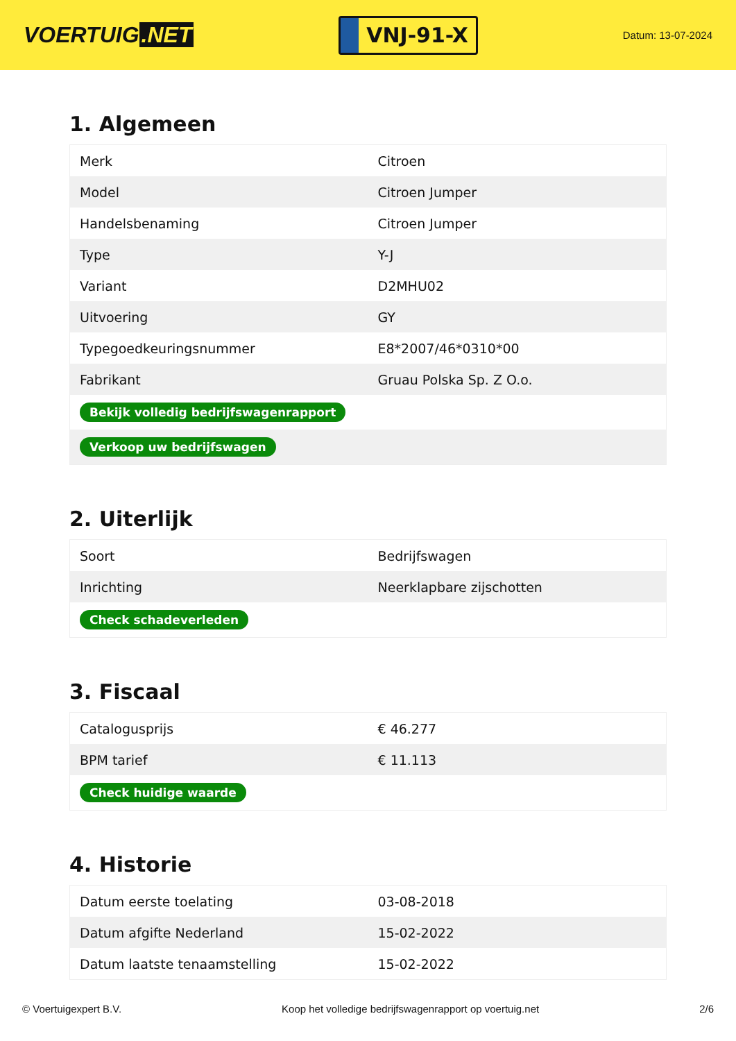VOERTUIG.NET
VNJ-91-X
Datum: 13-07-2024
1. Algemeen
| Merk | Citroen |
| Model | Citroen Jumper |
| Handelsbenaming | Citroen Jumper |
| Type | Y-J |
| Variant | D2MHU02 |
| Uitvoering | GY |
| Typegoedkeuringsnummer | E8*2007/46*0310*00 |
| Fabrikant | Gruau Polska Sp. Z O.o. |
| Bekijk volledig bedrijfswagenrapport | |
| Verkoop uw bedrijfswagen | |
2. Uiterlijk
| Soort | Bedrijfswagen |
| Inrichting | Neerklapbare zijschotten |
| Check schadeverleden | |
3. Fiscaal
| Catalogusprijs | € 46.277 |
| BPM tarief | € 11.113 |
| Check huidige waarde | |
4. Historie
| Datum eerste toelating | 03-08-2018 |
| Datum afgifte Nederland | 15-02-2022 |
| Datum laatste tenaamstelling | 15-02-2022 |
© Voertuigexpert B.V. Koop het volledige bedrijfswagenrapport op voertuig.net 2/6